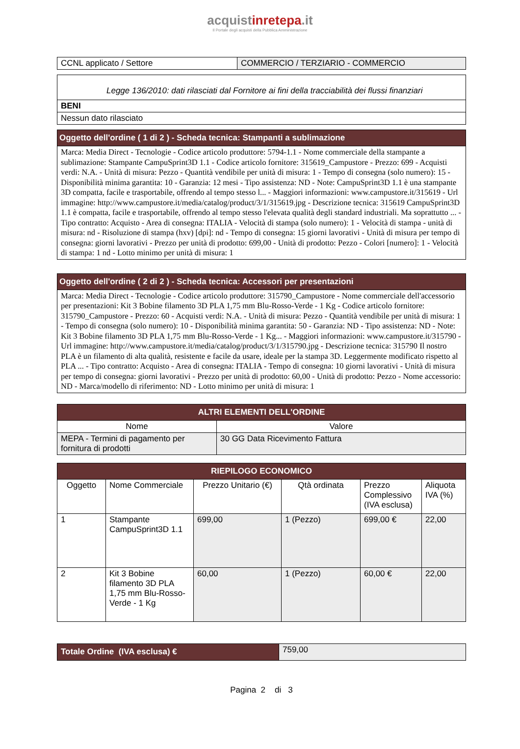acquistinretepa.it
Il Portale degli acquisti della Pubblica Amministrazione
| CCNL applicato / Settore | COMMERCIO / TERZIARIO - COMMERCIO |
| Legge 136/2010: dati rilasciati dal Fornitore ai fini della tracciabilità dei flussi finanziari |
| BENI |
| Nessun dato rilasciato |
| Oggetto dell'ordine ( 1 di 2 ) - Scheda tecnica: Stampanti a sublimazione |
| --- |
| Marca: Media Direct - Tecnologie - Codice articolo produttore: 5794-1.1 - Nome commerciale della stampante a sublimazione: Stampante CampuSprint3D 1.1 - Codice articolo fornitore: 315619_Campustore - Prezzo: 699 - Acquisti verdi: N.A. - Unità di misura: Pezzo - Quantità vendibile per unità di misura: 1 - Tempo di consegna (solo numero): 15 - Disponibilità minima garantita: 10 - Garanzia: 12 mesi - Tipo assistenza: ND - Note: CampuSprint3D 1.1 è una stampante 3D compatta, facile e trasportabile, offrendo al tempo stesso l... - Maggiori informazioni: www.campustore.it/315619 - Url immagine: http://www.campustore.it/media/catalog/product/3/1/315619.jpg - Descrizione tecnica: 315619 CampuSprint3D 1.1 è compatta, facile e trasportabile, offrendo al tempo stesso l'elevata qualità degli standard industriali. Ma soprattutto ... - Tipo contratto: Acquisto - Area di consegna: ITALIA - Velocità di stampa (solo numero): 1 - Velocità di stampa - unità di misura: nd - Risoluzione di stampa (hxv) [dpi]: nd - Tempo di consegna: 15 giorni lavorativi - Unità di misura per tempo di consegna: giorni lavorativi - Prezzo per unità di prodotto: 699,00 - Unità di prodotto: Pezzo - Colori [numero]: 1 - Velocità di stampa: 1 nd - Lotto minimo per unità di misura: 1 |
| Oggetto dell'ordine ( 2 di 2 ) - Scheda tecnica: Accessori per presentazioni |
| --- |
| Marca: Media Direct - Tecnologie - Codice articolo produttore: 315790_Campustore - Nome commerciale dell'accessorio per presentazioni: Kit 3 Bobine filamento 3D PLA 1,75 mm Blu-Rosso-Verde - 1 Kg - Codice articolo fornitore: 315790_Campustore - Prezzo: 60 - Acquisti verdi: N.A. - Unità di misura: Pezzo - Quantità vendibile per unità di misura: 1 - Tempo di consegna (solo numero): 10 - Disponibilità minima garantita: 50 - Garanzia: ND - Tipo assistenza: ND - Note: Kit 3 Bobine filamento 3D PLA 1,75 mm Blu-Rosso-Verde - 1 Kg... - Maggiori informazioni: www.campustore.it/315790 - Url immagine: http://www.campustore.it/media/catalog/product/3/1/315790.jpg - Descrizione tecnica: 315790 Il nostro PLA è un filamento di alta qualità, resistente e facile da usare, ideale per la stampa 3D. Leggermente modificato rispetto al PLA ... - Tipo contratto: Acquisto - Area di consegna: ITALIA - Tempo di consegna: 10 giorni lavorativi - Unità di misura per tempo di consegna: giorni lavorativi - Prezzo per unità di prodotto: 60,00 - Unità di prodotto: Pezzo - Nome accessorio: ND - Marca/modello di riferimento: ND - Lotto minimo per unità di misura: 1 |
| ALTRI ELEMENTI DELL'ORDINE | |
| --- | --- |
| Nome | Valore |
| MEPA - Termini di pagamento per fornitura di prodotti | 30 GG Data Ricevimento Fattura |
| RIEPILOGO ECONOMICO | | | | | |
| --- | --- | --- | --- | --- | --- |
| Oggetto | Nome Commerciale | Prezzo Unitario (€) | Qtà ordinata | Prezzo Complessivo (IVA esclusa) | Aliquota IVA (%) |
| 1 | Stampante CampuSprint3D 1.1 | 699,00 | 1 (Pezzo) | 699,00 € | 22,00 |
| 2 | Kit 3 Bobine filamento 3D PLA 1,75 mm Blu-Rosso-Verde - 1 Kg | 60,00 | 1 (Pezzo) | 60,00 € | 22,00 |
| Totale Ordine (IVA esclusa) € | 759,00 |
Pagina 2 di 3